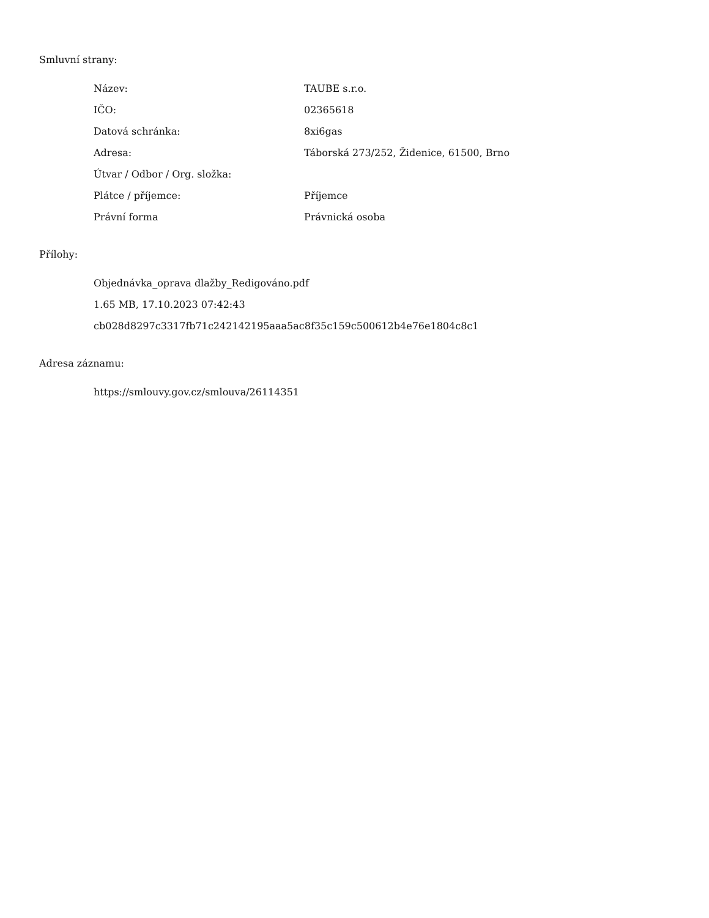Smluvní strany:
| Název: | TAUBE s.r.o. |
| IČO: | 02365618 |
| Datová schránka: | 8xi6gas |
| Adresa: | Táborská 273/252, Židenice, 61500, Brno |
| Útvar / Odbor / Org. složka: | |
| Plátce / příjemce: | Příjemce |
| Právní forma | Právnická osoba |
Přílohy:
Objednávka_oprava dlažby_Redigováno.pdf
1.65 MB, 17.10.2023 07:42:43
cb028d8297c3317fb71c242142195aaa5ac8f35c159c500612b4e76e1804c8c1
Adresa záznamu:
https://smlouvy.gov.cz/smlouva/26114351